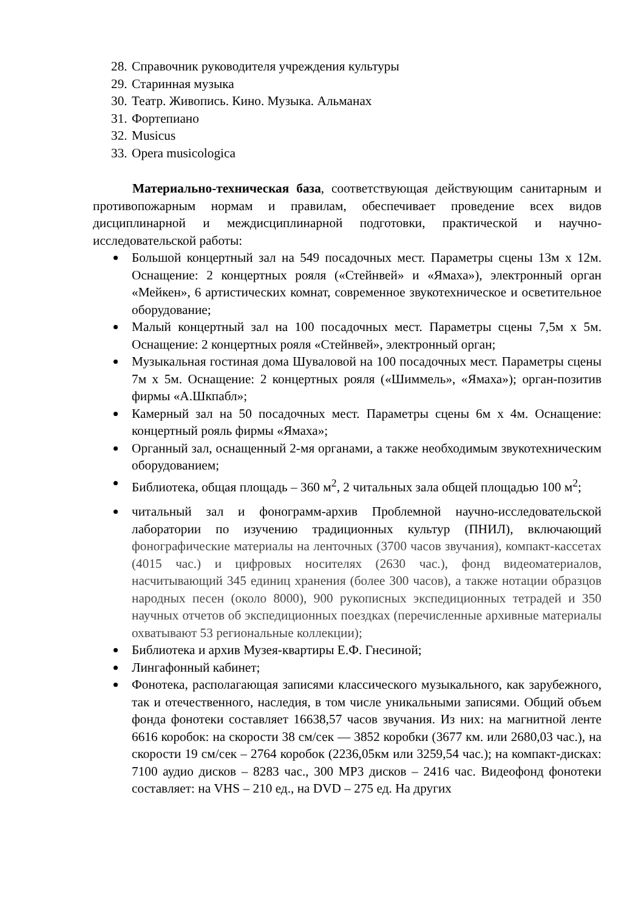28. Справочник руководителя учреждения культуры
29. Старинная музыка
30. Театр. Живопись. Кино. Музыка. Альманах
31. Фортепиано
32. Musicus
33. Opera musicologica
Материально-техническая база, соответствующая действующим санитарным и противопожарным нормам и правилам, обеспечивает проведение всех видов дисциплинарной и междисциплинарной подготовки, практической и научно-исследовательской работы:
Большой концертный зал на 549 посадочных мест. Параметры сцены 13м х 12м. Оснащение: 2 концертных рояля («Стейнвей» и «Ямаха»), электронный орган «Мейкен», 6 артистических комнат, современное звукотехническое и осветительное оборудование;
Малый концертный зал на 100 посадочных мест. Параметры сцены 7,5м х 5м. Оснащение: 2 концертных рояля «Стейнвей», электронный орган;
Музыкальная гостиная дома Шуваловой на 100 посадочных мест. Параметры сцены 7м х 5м. Оснащение: 2 концертных рояля («Шиммель», «Ямаха»); орган-позитив фирмы «А.Шкпабл»;
Камерный зал на 50 посадочных мест. Параметры сцены 6м х 4м. Оснащение: концертный рояль фирмы «Ямаха»;
Органный зал, оснащенный 2-мя органами, а также необходимым звукотехническим оборудованием;
Библиотека, общая площадь – 360 м<sup>2</sup>, 2 читальных зала общей площадью 100 м<sup>2</sup>;
читальный зал и фонограмм-архив Проблемной научно-исследовательской лаборатории по изучению традиционных культур (ПНИЛ), включающий фонографические материалы на ленточных (3700 часов звучания), компакт-кассетах (4015 час.) и цифровых носителях (2630 час.), фонд видеоматериалов, насчитывающий 345 единиц хранения (более 300 часов), а также нотации образцов народных песен (около 8000), 900 рукописных экспедиционных тетрадей и 350 научных отчетов об экспедиционных поездках (перечисленные архивные материалы охватывают 53 региональные коллекции);
Библиотека и архив Музея-квартиры Е.Ф. Гнесиной;
Лингафонный кабинет;
Фонотека, располагающая записями классического музыкального, как зарубежного, так и отечественного, наследия, в том числе уникальными записями. Общий объем фонда фонотеки составляет 16638,57 часов звучания. Из них: на магнитной ленте 6616 коробок: на скорости 38 см/сек — 3852 коробки (3677 км. или 2680,03 час.), на скорости 19 см/сек – 2764 коробок (2236,05км или 3259,54 час.); на компакт-дисках: 7100 аудио дисков – 8283 час., 300 MP3 дисков – 2416 час. Видеофонд фонотеки составляет: на VHS – 210 ед., на DVD – 275 ед. На других